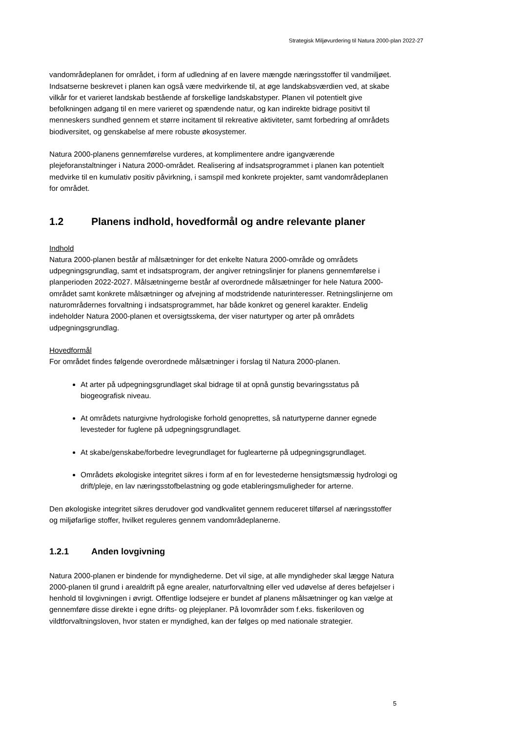Strategisk Miljøvurdering til Natura 2000-plan 2022-27
vandområdeplanen for området, i form af udledning af en lavere mængde næringsstoffer til vandmiljøet.
Indsatserne beskrevet i planen kan også være medvirkende til, at øge landskabsværdien ved, at skabe vilkår for et varieret landskab bestående af forskellige landskabstyper. Planen vil potentielt give befolkningen adgang til en mere varieret og spændende natur, og kan indirekte bidrage positivt til menneskers sundhed gennem et større incitament til rekreative aktiviteter, samt forbedring af områdets biodiversitet, og genskabelse af mere robuste økosystemer.
Natura 2000-planens gennemførelse vurderes, at komplimentere andre igangværende plejeforanstaltninger i Natura 2000-området. Realisering af indsatsprogrammet i planen kan potentielt medvirke til en kumulativ positiv påvirkning, i samspil med konkrete projekter, samt vandområdeplanen for området.
1.2 Planens indhold, hovedformål og andre relevante planer
Indhold
Natura 2000-planen består af målsætninger for det enkelte Natura 2000-område og områdets udpegningsgrundlag, samt et indsatsprogram, der angiver retningslinjer for planens gennemførelse i planperioden 2022-2027. Målsætningerne består af overordnede målsætninger for hele Natura 2000-området samt konkrete målsætninger og afvejning af modstridende naturinteresser. Retningslinjerne om naturområdernes forvaltning i indsatsprogrammet, har både konkret og generel karakter. Endelig indeholder Natura 2000-planen et oversigtsskema, der viser naturtyper og arter på områdets udpegningsgrundlag.
Hovedformål
For området findes følgende overordnede målsætninger i forslag til Natura 2000-planen.
At arter på udpegningsgrundlaget skal bidrage til at opnå gunstig bevaringsstatus på biogeografisk niveau.
At områdets naturgivne hydrologiske forhold genoprettes, så naturtyperne danner egnede levesteder for fuglene på udpegningsgrundlaget.
At skabe/genskabe/forbedre levegrundlaget for fuglearterne på udpegningsgrundlaget.
Områdets økologiske integritet sikres i form af en for levestederne hensigtsmæssig hydrologi og drift/pleje, en lav næringsstofbelastning og gode etableringsmuligheder for arterne.
Den økologiske integritet sikres derudover god vandkvalitet gennem reduceret tilførsel af næringsstoffer og miljøfarlige stoffer, hvilket reguleres gennem vandområdeplanerne.
1.2.1 Anden lovgivning
Natura 2000-planen er bindende for myndighederne. Det vil sige, at alle myndigheder skal lægge Natura 2000-planen til grund i arealdrift på egne arealer, naturforvaltning eller ved udøvelse af deres beføjelser i henhold til lovgivningen i øvrigt. Offentlige lodsejere er bundet af planens målsætninger og kan vælge at gennemføre disse direkte i egne drifts- og plejeplaner. På lovområder som f.eks. fiskeriloven og vildtforvaltningsloven, hvor staten er myndighed, kan der følges op med nationale strategier.
5